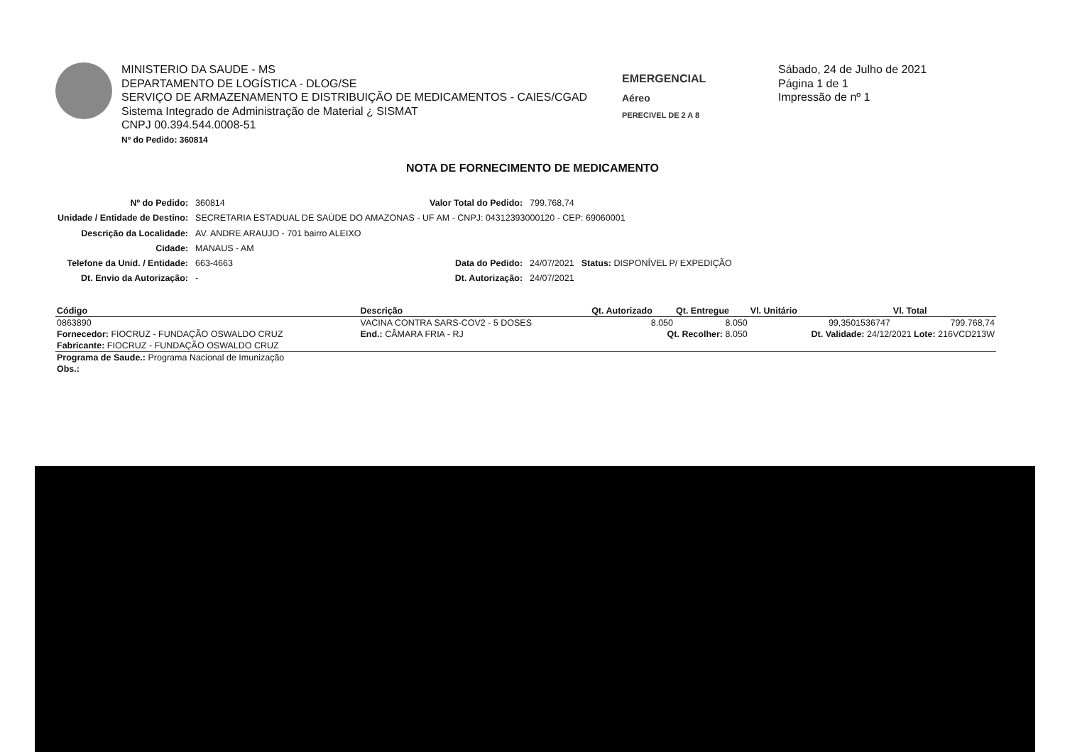MINISTERIO DA SAUDE - MS
DEPARTAMENTO DE LOGÍSTICA - DLOG/SE
SERVIÇO DE ARMAZENAMENTO E DISTRIBUIÇÃO DE MEDICAMENTOS - CAIES/CGAD
Sistema Integrado de Administração de Material ¿ SISMAT
CNPJ 00.394.544.0008-51
Nº do Pedido: 360814
EMERGENCIAL
Aéreo
PERECIVEL DE 2 A 8
Sábado, 24 de Julho de 2021
Página 1 de 1
Impressão de nº 1
NOTA DE FORNECIMENTO DE MEDICAMENTO
| Nº do Pedido: | 360814 | Valor Total do Pedido: | 799.768,74 | |
| Unidade / Entidade de Destino: | SECRETARIA ESTADUAL DE SAÚDE DO AMAZONAS - UF AM - CNPJ: 04312393000120 - CEP: 69060001 | | | |
| Descrição da Localidade: | AV. ANDRE ARAUJO - 701 bairro ALEIXO | | | |
| Cidade: | MANAUS - AM | | | |
| Telefone da Unid. / Entidade: | 663-4663 | Data do Pedido: | 24/07/2021 | Status: DISPONÍVEL P/ EXPEDIÇÃO |
| Dt. Envio da Autorização: | - | Dt. Autorização: | 24/07/2021 | |
| Código | Descrição | | Qt. Autorizado | Qt. Entregue | Vl. Unitário | Vl. Total |
| --- | --- | --- | --- | --- | --- | --- |
| 0863890 | VACINA CONTRA SARS-COV2 - 5 DOSES | | 8.050 | 8.050 | 99,3501536747 | 799.768,74 |
| Fornecedor: FIOCRUZ - FUNDAÇÃO OSWALDO CRUZ | | End.: CÂMARA FRIA - RJ | Qt. Recolher: 8.050 | | Dt. Validade: 24/12/2021 Lote: 216VCD213W | |
| Fabricante: FIOCRUZ - FUNDAÇÃO OSWALDO CRUZ | | | | | | |
| Programa de Saude.: Programa Nacional de Imunização | | | | | | |
| Obs.: | | | | | | |